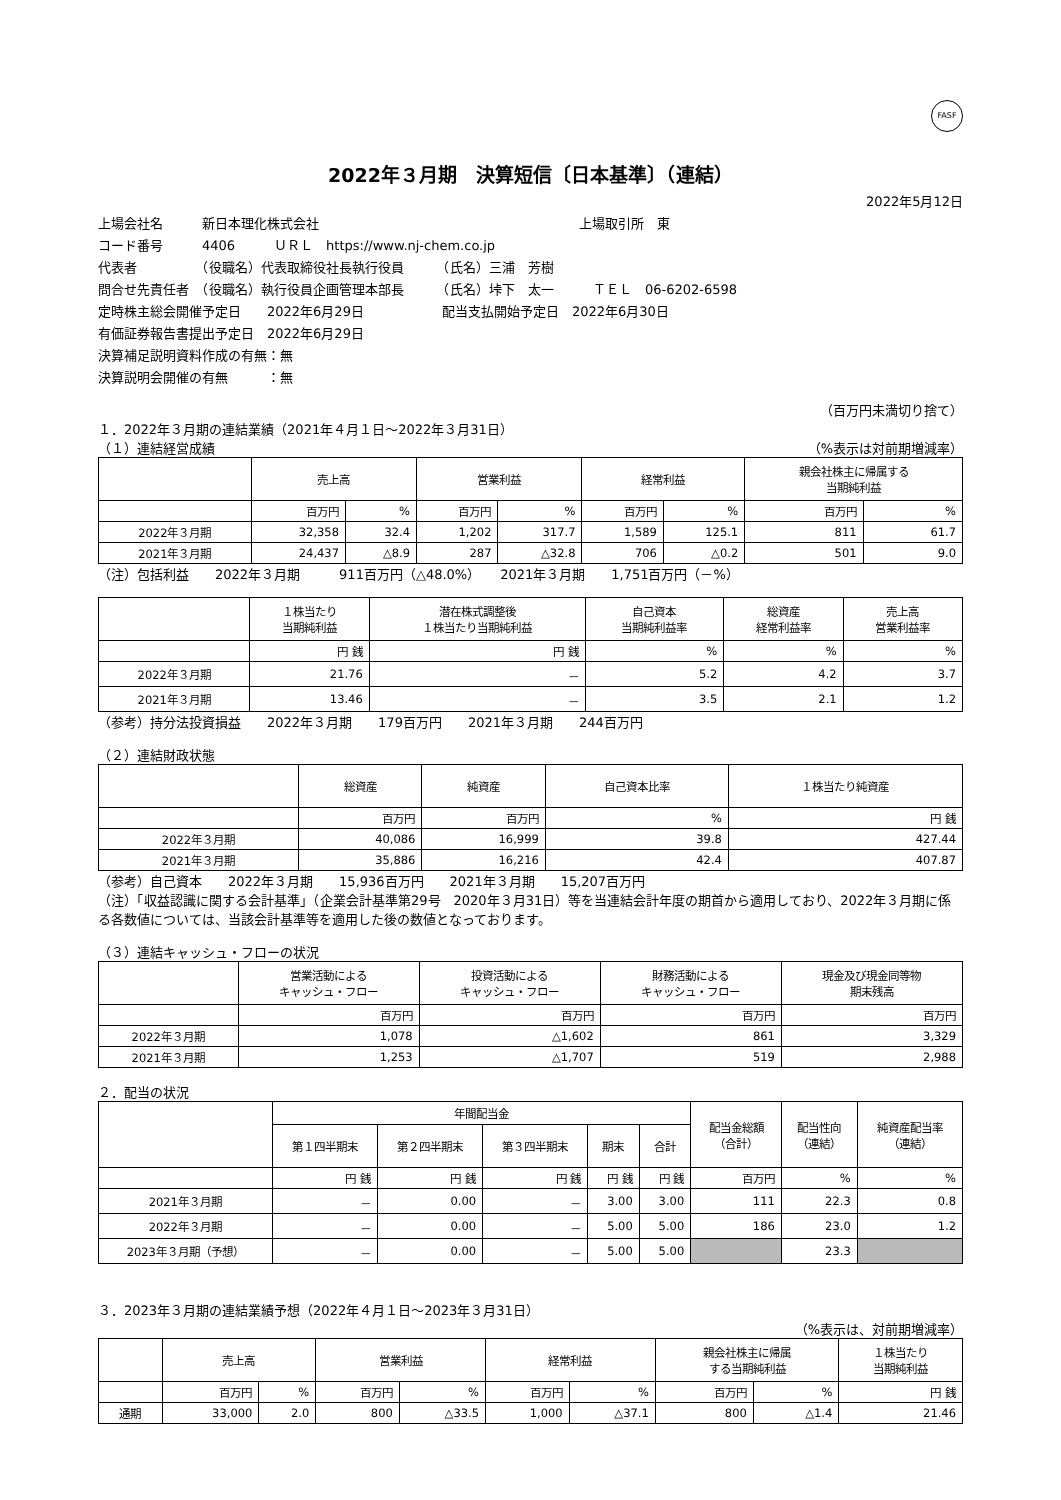FASF
2022年３月期　決算短信〔日本基準〕（連結）
2022年5月12日
上場会社名　　　新日本理化株式会社　　　　　　　　　　　　　　　　　　　　上場取引所　東
コード番号　　　4406　　　ＵＲＬ　https://www.nj-chem.co.jp
代表者　　　　　（役職名）代表取締役社長執行役員　　　（氏名）三浦　芳樹
問合せ先責任者　（役職名）執行役員企画管理本部長　　　（氏名）垰下　太一　　　ＴＥＬ　06-6202-6598
定時株主総会開催予定日　　2022年6月29日　　　　　　配当支払開始予定日　2022年6月30日
有価証券報告書提出予定日　2022年6月29日
決算補足説明資料作成の有無：無
決算説明会開催の有無　　　：無
（百万円未満切り捨て）
１．2022年３月期の連結業績（2021年４月１日～2022年３月31日）
（１）連結経営成績 （%表示は対前期増減率）
| | 売上高 | | 営業利益 | | 経常利益 | | 親会社株主に帰属する 当期純利益 | |
| --- | --- | --- | --- | --- | --- | --- | --- | --- |
| | 百万円 | % | 百万円 | % | 百万円 | % | 百万円 | % |
| 2022年３月期 | 32,358 | 32.4 | 1,202 | 317.7 | 1,589 | 125.1 | 811 | 61.7 |
| 2021年３月期 | 24,437 | △8.9 | 287 | △32.8 | 706 | △0.2 | 501 | 9.0 |
（注）包括利益　　2022年３月期　　　911百万円（△48.0%）　　2021年３月期　　1,751百万円（－%）
| | １株当たり 当期純利益 | 潜在株式調整後 １株当たり当期純利益 | 自己資本 当期純利益率 | 総資産 経常利益率 | 売上高 営業利益率 |
| --- | --- | --- | --- | --- | --- |
| | 円 銭 | 円 銭 | % | % | % |
| 2022年３月期 | 21.76 | － | 5.2 | 4.2 | 3.7 |
| 2021年３月期 | 13.46 | － | 3.5 | 2.1 | 1.2 |
（参考）持分法投資損益　　2022年３月期　　179百万円　　2021年３月期　　244百万円
（２）連結財政状態
| | 総資産 | 純資産 | 自己資本比率 | １株当たり純資産 |
| --- | --- | --- | --- | --- |
| | 百万円 | 百万円 | % | 円 銭 |
| 2022年３月期 | 40,086 | 16,999 | 39.8 | 427.44 |
| 2021年３月期 | 35,886 | 16,216 | 42.4 | 407.87 |
（参考）自己資本　　2022年３月期　　15,936百万円　　2021年３月期　　15,207百万円
（注）「収益認識に関する会計基準」（企業会計基準第29号　2020年３月31日）等を当連結会計年度の期首から適用しており、2022年３月期に係る各数値については、当該会計基準等を適用した後の数値となっております。
（３）連結キャッシュ・フローの状況
| | 営業活動による キャッシュ・フロー | 投資活動による キャッシュ・フロー | 財務活動による キャッシュ・フロー | 現金及び現金同等物 期末残高 |
| --- | --- | --- | --- | --- |
| | 百万円 | 百万円 | 百万円 | 百万円 |
| 2022年３月期 | 1,078 | △1,602 | 861 | 3,329 |
| 2021年３月期 | 1,253 | △1,707 | 519 | 2,988 |
２．配当の状況
| | 年間配当金 | | | | | 配当金総額 （合計） | 配当性向 （連結） | 純資産配当率 （連結） |
| --- | --- | --- | --- | --- | --- | --- | --- | --- |
| | 第１四半期末 | 第２四半期末 | 第３四半期末 | 期末 | 合計 | | | |
| | 円 銭 | 円 銭 | 円 銭 | 円 銭 | 円 銭 | 百万円 | % | % |
| 2021年３月期 | － | 0.00 | － | 3.00 | 3.00 | 111 | 22.3 | 0.8 |
| 2022年３月期 | － | 0.00 | － | 5.00 | 5.00 | 186 | 23.0 | 1.2 |
| 2023年３月期（予想） | － | 0.00 | － | 5.00 | 5.00 | | 23.3 | |
３．2023年３月期の連結業績予想（2022年４月１日～2023年３月31日）
（%表示は、対前期増減率）
| | 売上高 | | 営業利益 | | 経常利益 | | 親会社株主に帰属 する当期純利益 | | １株当たり 当期純利益 |
| --- | --- | --- | --- | --- | --- | --- | --- | --- | --- |
| | 百万円 | % | 百万円 | % | 百万円 | % | 百万円 | % | 円 銭 |
| 通期 | 33,000 | 2.0 | 800 | △33.5 | 1,000 | △37.1 | 800 | △1.4 | 21.46 |